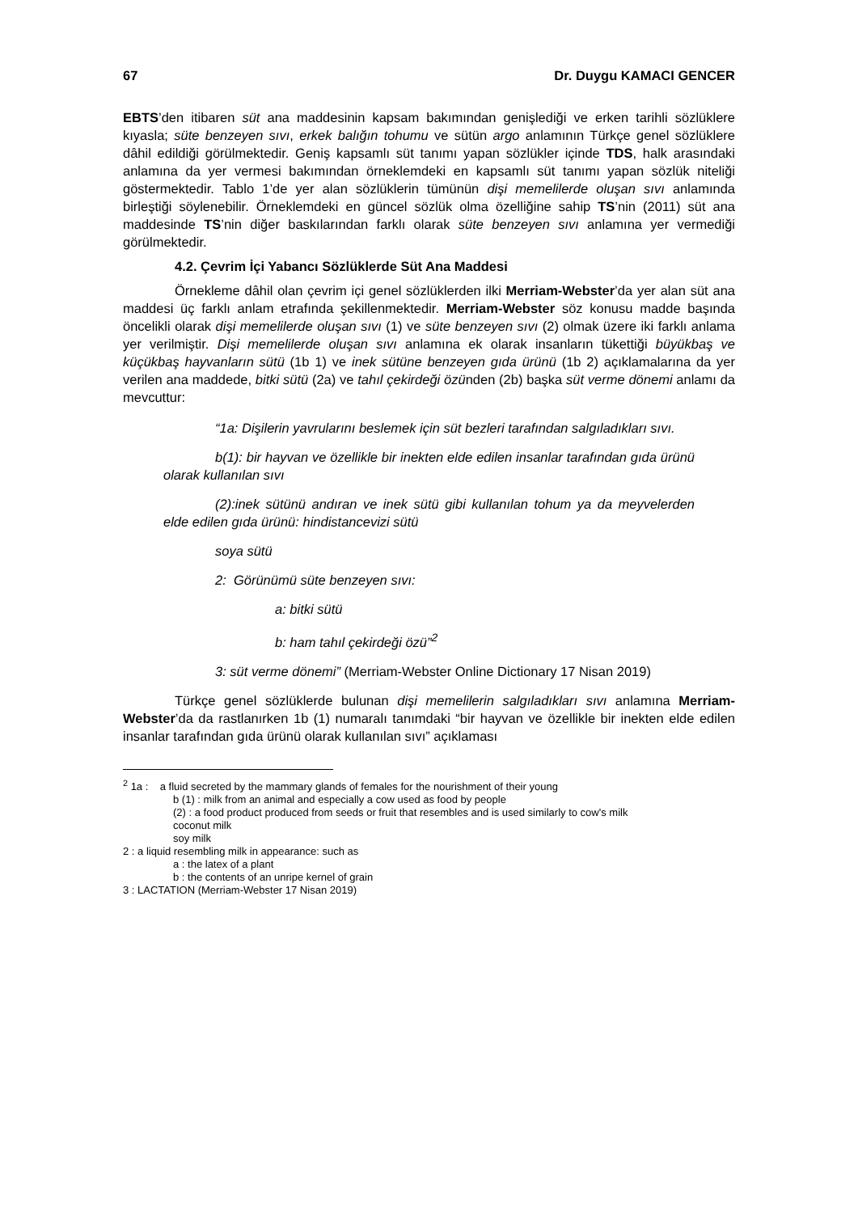67 Dr. Duygu KAMACI GENCER
EBTS’den itibaren süt ana maddesinin kapsam bakımından genişlediği ve erken tarihli sözlüklere kıyasla; süte benzeyen sıvı, erkek balığın tohumu ve sütün argo anlamının Türkçe genel sözlüklere dâhil edildiği görülmektedir. Geniş kapsamlı süt tanımı yapan sözlükler içinde TDS, halk arasındaki anlamına da yer vermesi bakımından örneklemdeki en kapsamlı süt tanımı yapan sözlük niteliği göstermektedir. Tablo 1’de yer alan sözlüklerin tümünün dişi memelilerde oluşan sıvı anlamında birleştiği söylenebilir. Örneklemdeki en güncel sözlük olma özelliğine sahip TS’nin (2011) süt ana maddesinde TS’nin diğer baskılarından farklı olarak süte benzeyen sıvı anlamına yer vermediği görülmektedir.
4.2. Çevrim İçi Yabancı Sözlüklerde Süt Ana Maddesi
Örnekleme dâhil olan çevrim içi genel sözlüklerden ilki Merriam-Webster’da yer alan süt ana maddesi üç farklı anlam etrafında şekillenmektedir. Merriam-Webster söz konusu madde başında öncelikli olarak dişi memelilerde oluşan sıvı (1) ve süte benzeyen sıvı (2) olmak üzere iki farklı anlama yer verilmiştir. Dişi memelilerde oluşan sıvı anlamına ek olarak insanların tükettiği büyükbaş ve küçükbaş hayvanların sütü (1b 1) ve inek sütüne benzeyen gıda ürünü (1b 2) açıklamalarına da yer verilen ana maddede, bitki sütü (2a) ve tahıl çekirdeği özünden (2b) başka süt verme dönemi anlamı da mevcuttur:
“1a: Dişilerin yavrularını beslemek için süt bezleri tarafından salgıladıkları sıvı.
b(1): bir hayvan ve özellikle bir inekten elde edilen insanlar tarafından gıda ürünü olarak kullanılan sıvı
(2):inek sütünü andıran ve inek sütü gibi kullanılan tohum ya da meyvelerden elde edilen gıda ürünü: hindistancevizi sütü
soya sütü
2: Görünümü süte benzeyen sıvı:
a: bitki sütü
b: ham tahıl çekirdeği özü”<sup>2</sup>
3: süt verme dönemi” (Merriam-Webster Online Dictionary 17 Nisan 2019)
Türkçe genel sözlüklerde bulunan dişi memelilerin salgıladıkları sıvı anlamına Merriam-Webster’da da rastlanırken 1b (1) numaralı tanımdaki “bir hayvan ve özellikle bir inekten elde edilen insanlar tarafından gıda ürünü olarak kullanılan sıvı” açıklaması
<sup>2</sup> 1a : a fluid secreted by the mammary glands of females for the nourishment of their young
b (1) : milk from an animal and especially a cow used as food by people
(2) : a food product produced from seeds or fruit that resembles and is used similarly to cow's milk
coconut milk
soy milk
2 : a liquid resembling milk in appearance: such as
a : the latex of a plant
b : the contents of an unripe kernel of grain
3 : LACTATION (Merriam-Webster 17 Nisan 2019)